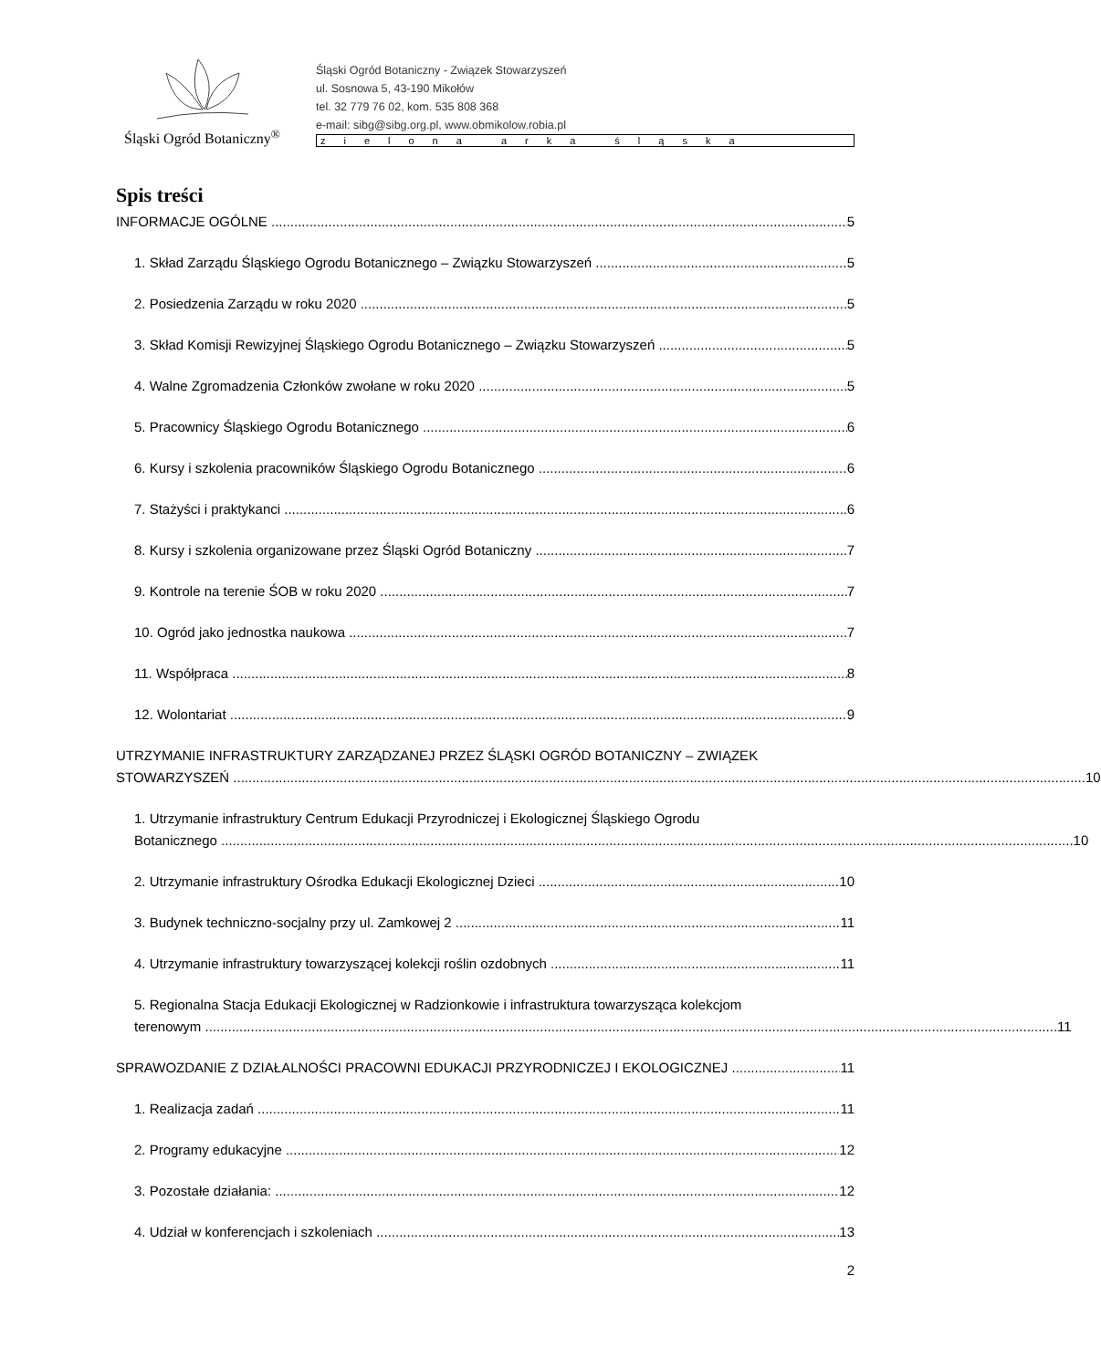Śląski Ogród Botaniczny<sup>®</sup>
Śląski Ogród Botaniczny - Związek Stowarzyszeń
ul. Sosnowa 5, 43-190 Mikołów
tel. 32 779 76 02, kom. 535 808 368
e-mail: sibg@sibg.org.pl, www.obmikolow.robia.pl
zielona arka śląska
Spis treści
INFORMACJE OGÓLNE 5
1. Skład Zarządu Śląskiego Ogrodu Botanicznego – Związku Stowarzyszeń 5
2. Posiedzenia Zarządu w roku 2020 5
3. Skład Komisji Rewizyjnej Śląskiego Ogrodu Botanicznego – Związku Stowarzyszeń 5
4. Walne Zgromadzenia Członków zwołane w roku 2020 5
5. Pracownicy Śląskiego Ogrodu Botanicznego 6
6. Kursy i szkolenia pracowników Śląskiego Ogrodu Botanicznego 6
7. Stażyści i praktykanci 6
8. Kursy i szkolenia organizowane przez Śląski Ogród Botaniczny 7
9. Kontrole na terenie ŚOB w roku 2020 7
10. Ogród jako jednostka naukowa 7
11. Współpraca 8
12. Wolontariat 9
UTRZYMANIE INFRASTRUKTURY ZARZĄDZANEJ PRZEZ ŚLĄSKI OGRÓD BOTANICZNY – ZWIĄZEK
STOWARZYSZEŃ 10
1. Utrzymanie infrastruktury Centrum Edukacji Przyrodniczej i Ekologicznej Śląskiego Ogrodu
Botanicznego 10
2. Utrzymanie infrastruktury Ośrodka Edukacji Ekologicznej Dzieci 10
3. Budynek techniczno-socjalny przy ul. Zamkowej 2 11
4. Utrzymanie infrastruktury towarzyszącej kolekcji roślin ozdobnych 11
5. Regionalna Stacja Edukacji Ekologicznej w Radzionkowie i infrastruktura towarzysząca kolekcjom
terenowym 11
SPRAWOZDANIE Z DZIAŁALNOŚCI PRACOWNI EDUKACJI PRZYRODNICZEJ I EKOLOGICZNEJ 11
1. Realizacja zadań 11
2. Programy edukacyjne 12
3. Pozostałe działania: 12
4. Udział w konferencjach i szkoleniach 13
2